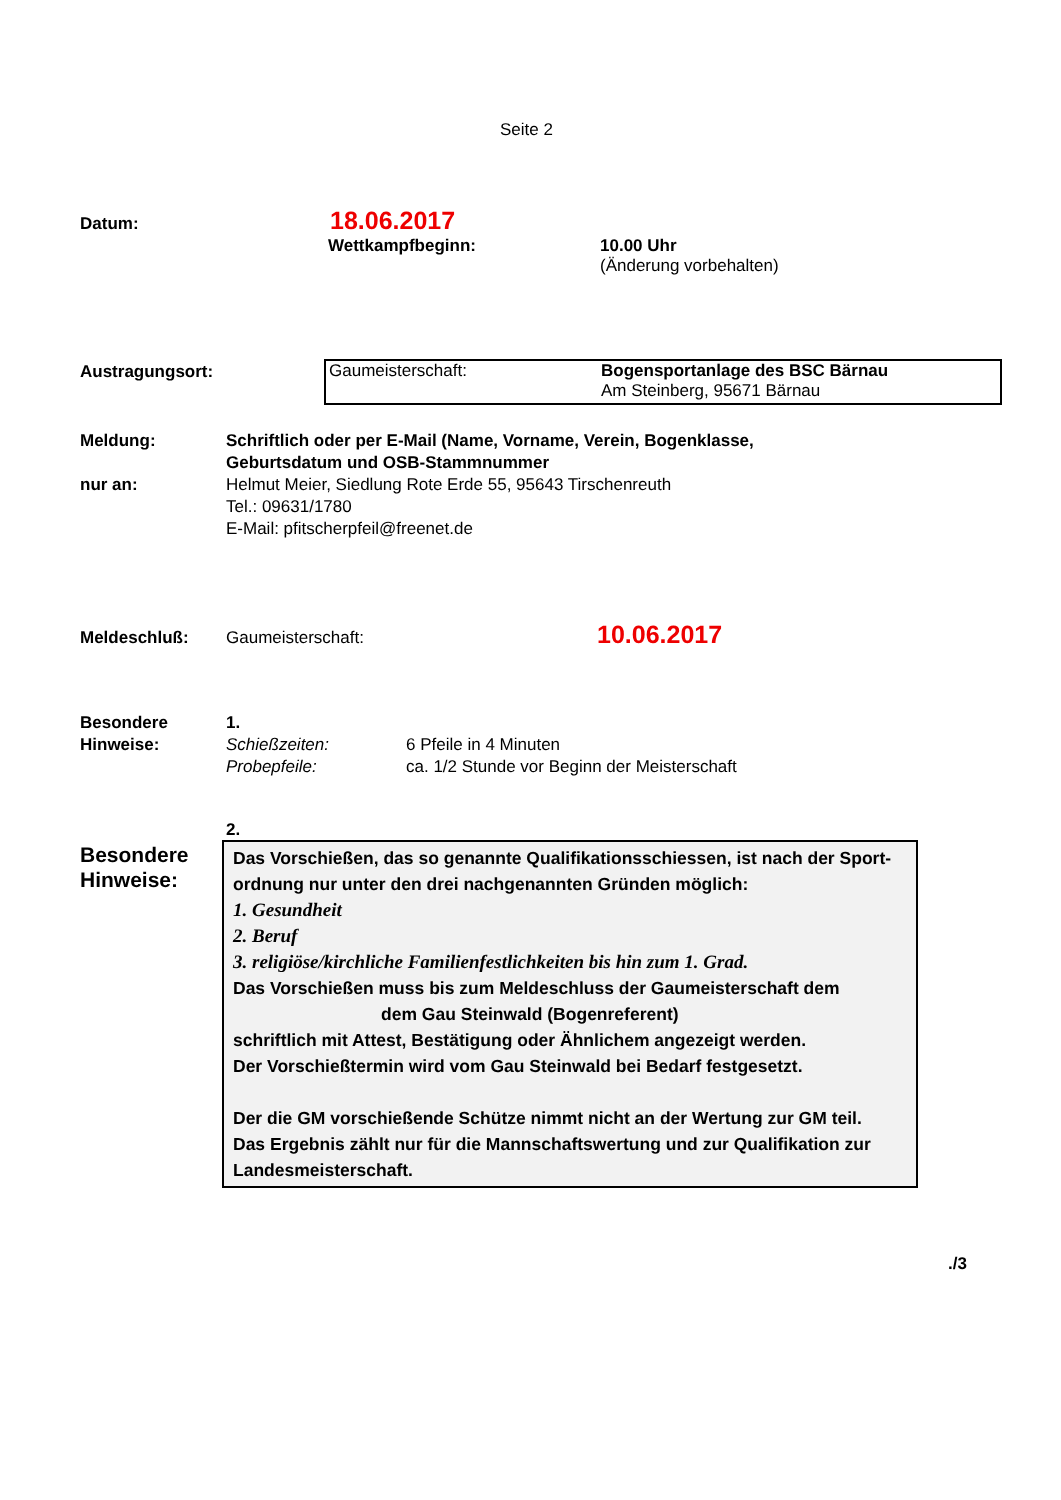Seite 2
Datum: 18.06.2017
Wettkampfbeginn:
10.00 Uhr
(Änderung vorbehalten)
Austragungsort:
Gaumeisterschaft: Bogensportanlage des BSC Bärnau
Am Steinberg, 95671 Bärnau
Meldung:
nur an:
Schriftlich oder per E-Mail (Name, Vorname, Verein, Bogenklasse,
Geburtsdatum und OSB-Stammnummer
Helmut Meier, Siedlung Rote Erde 55, 95643 Tirschenreuth
Tel.: 09631/1780
E-Mail: pfitscherpfeil@freenet.de
Meldeschluß: Gaumeisterschaft: 10.06.2017
Besondere
Hinweise:
1.
Schießzeiten:
Probepfeile:
6 Pfeile in 4 Minuten
ca. 1/2 Stunde vor Beginn der Meisterschaft
2.
Besondere
Hinweise:
Das Vorschießen, das so genannte Qualifikationsschiessen, ist nach der Sport-
ordnung nur unter den drei nachgenannten Gründen möglich:
1. Gesundheit
2. Beruf
3. religiöse/kirchliche Familienfestlichkeiten bis hin zum 1. Grad.
Das Vorschießen muss bis zum Meldeschluss der Gaumeisterschaft dem
dem Gau Steinwald (Bogenreferent)
schriftlich mit Attest, Bestätigung oder Ähnlichem angezeigt werden.
Der Vorschießtermin wird vom Gau Steinwald bei Bedarf festgesetzt.
Der die GM vorschießende Schütze nimmt nicht an der Wertung zur GM teil.
Das Ergebnis zählt nur für die Mannschaftswertung und zur Qualifikation zur
Landesmeisterschaft.
./3